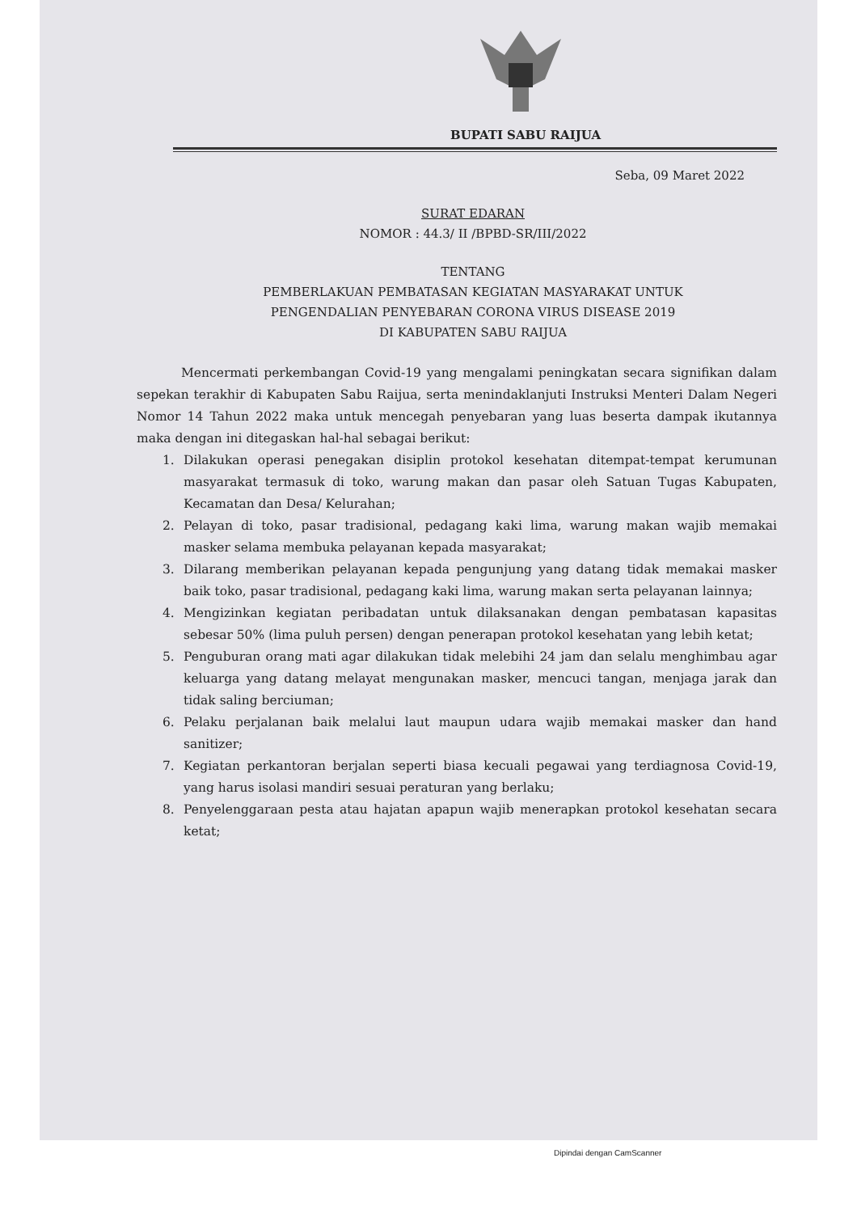BUPATI SABU RAIJUA
Seba, 09 Maret 2022
SURAT EDARAN
NOMOR : 44.3/ II /BPBD-SR/III/2022
TENTANG
PEMBERLAKUAN PEMBATASAN KEGIATAN MASYARAKAT UNTUK
PENGENDALIAN PENYEBARAN CORONA VIRUS DISEASE 2019
DI KABUPATEN SABU RAIJUA
Mencermati perkembangan Covid-19 yang mengalami peningkatan secara signifikan dalam sepekan terakhir di Kabupaten Sabu Raijua, serta menindaklanjuti Instruksi Menteri Dalam Negeri Nomor 14 Tahun 2022 maka untuk mencegah penyebaran yang luas beserta dampak ikutannya maka dengan ini ditegaskan hal-hal sebagai berikut:
1. Dilakukan operasi penegakan disiplin protokol kesehatan ditempat-tempat kerumunan masyarakat termasuk di toko, warung makan dan pasar oleh Satuan Tugas Kabupaten, Kecamatan dan Desa/ Kelurahan;
2. Pelayan di toko, pasar tradisional, pedagang kaki lima, warung makan wajib memakai masker selama membuka pelayanan kepada masyarakat;
3. Dilarang memberikan pelayanan kepada pengunjung yang datang tidak memakai masker baik toko, pasar tradisional, pedagang kaki lima, warung makan serta pelayanan lainnya;
4. Mengizinkan kegiatan peribadatan untuk dilaksanakan dengan pembatasan kapasitas sebesar 50% (lima puluh persen) dengan penerapan protokol kesehatan yang lebih ketat;
5. Penguburan orang mati agar dilakukan tidak melebihi 24 jam dan selalu menghimbau agar keluarga yang datang melayat mengunakan masker, mencuci tangan, menjaga jarak dan tidak saling berciuman;
6. Pelaku perjalanan baik melalui laut maupun udara wajib memakai masker dan hand sanitizer;
7. Kegiatan perkantoran berjalan seperti biasa kecuali pegawai yang terdiagnosa Covid-19, yang harus isolasi mandiri sesuai peraturan yang berlaku;
8. Penyelenggaraan pesta atau hajatan apapun wajib menerapkan protokol kesehatan secara ketat;
Dipindai dengan CamScanner